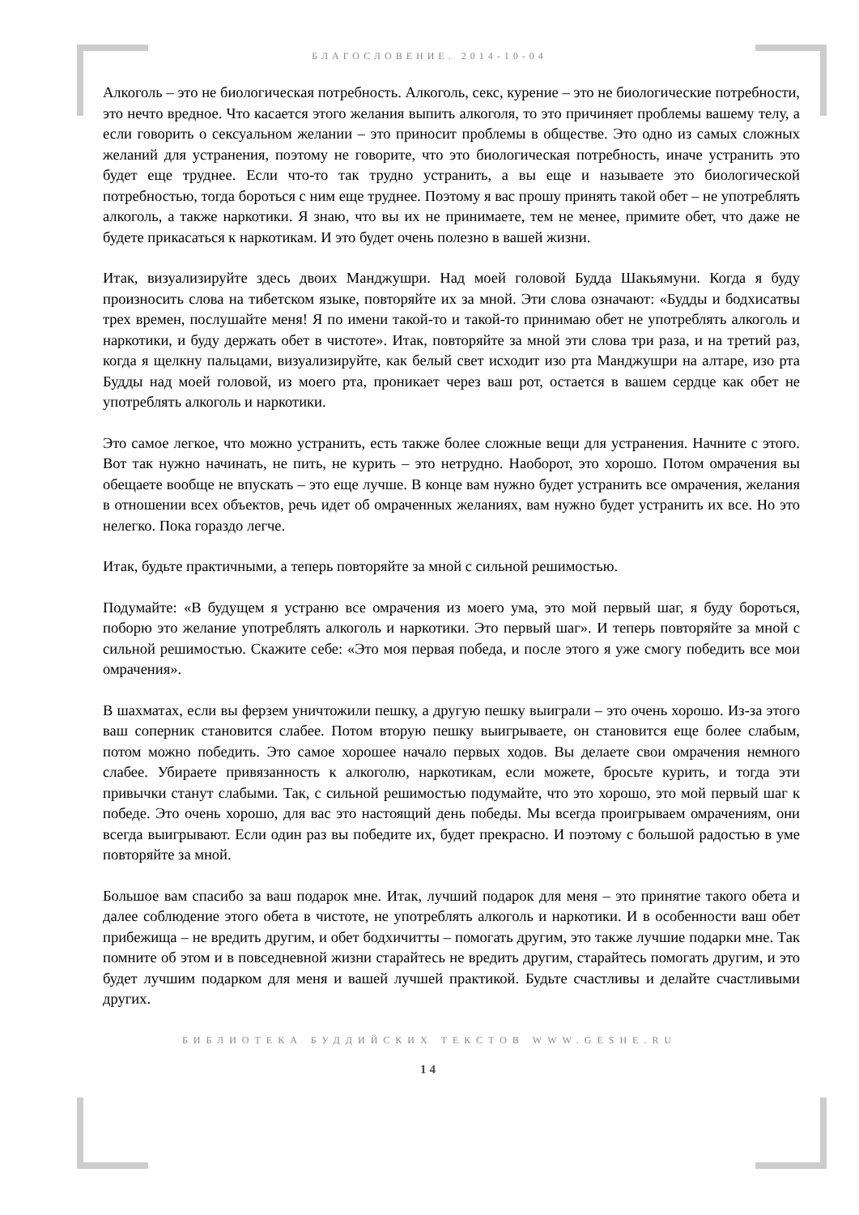БЛАГОСЛОВЕНИЕ. 2014-10-04
Алкоголь – это не биологическая потребность. Алкоголь, секс, курение – это не биологические потребности, это нечто вредное. Что касается этого желания выпить алкоголя, то это причиняет проблемы вашему телу, а если говорить о сексуальном желании – это приносит проблемы в обществе. Это одно из самых сложных желаний для устранения, поэтому не говорите, что это биологическая потребность, иначе устранить это будет еще труднее. Если что-то так трудно устранить, а вы еще и называете это биологической потребностью, тогда бороться с ним еще труднее. Поэтому я вас прошу принять такой обет – не употреблять алкоголь, а также наркотики. Я знаю, что вы их не принимаете, тем не менее, примите обет, что даже не будете прикасаться к наркотикам. И это будет очень полезно в вашей жизни.
Итак, визуализируйте здесь двоих Манджушри. Над моей головой Будда Шакьямуни. Когда я буду произносить слова на тибетском языке, повторяйте их за мной. Эти слова означают: «Будды и бодхисатвы трех времен, послушайте меня! Я по имени такой-то и такой-то принимаю обет не употреблять алкоголь и наркотики, и буду держать обет в чистоте». Итак, повторяйте за мной эти слова три раза, и на третий раз, когда я щелкну пальцами, визуализируйте, как белый свет исходит изо рта Манджушри на алтаре, изо рта Будды над моей головой, из моего рта, проникает через ваш рот, остается в вашем сердце как обет не употреблять алкоголь и наркотики.
Это самое легкое, что можно устранить, есть также более сложные вещи для устранения. Начните с этого. Вот так нужно начинать, не пить, не курить – это нетрудно. Наоборот, это хорошо. Потом омрачения вы обещаете вообще не впускать – это еще лучше. В конце вам нужно будет устранить все омрачения, желания в отношении всех объектов, речь идет об омраченных желаниях, вам нужно будет устранить их все. Но это нелегко. Пока гораздо легче.
Итак, будьте практичными, а теперь повторяйте за мной с сильной решимостью.
Подумайте: «В будущем я устраню все омрачения из моего ума, это мой первый шаг, я буду бороться, поборю это желание употреблять алкоголь и наркотики. Это первый шаг». И теперь повторяйте за мной с сильной решимостью. Скажите себе: «Это моя первая победа, и после этого я уже смогу победить все мои омрачения».
В шахматах, если вы ферзем уничтожили пешку, а другую пешку выиграли – это очень хорошо. Из-за этого ваш соперник становится слабее. Потом вторую пешку выигрываете, он становится еще более слабым, потом можно победить. Это самое хорошее начало первых ходов. Вы делаете свои омрачения немного слабее. Убираете привязанность к алкоголю, наркотикам, если можете, бросьте курить, и тогда эти привычки станут слабыми. Так, с сильной решимостью подумайте, что это хорошо, это мой первый шаг к победе. Это очень хорошо, для вас это настоящий день победы. Мы всегда проигрываем омрачениям, они всегда выигрывают. Если один раз вы победите их, будет прекрасно. И поэтому с большой радостью в уме повторяйте за мной.
Большое вам спасибо за ваш подарок мне. Итак, лучший подарок для меня – это принятие такого обета и далее соблюдение этого обета в чистоте, не употреблять алкоголь и наркотики. И в особенности ваш обет прибежища – не вредить другим, и обет бодхичитты – помогать другим, это также лучшие подарки мне. Так помните об этом и в повседневной жизни старайтесь не вредить другим, старайтесь помогать другим, и это будет лучшим подарком для меня и вашей лучшей практикой. Будьте счастливы и делайте счастливыми других.
БИБЛИОТЕКА БУДДИЙСКИХ ТЕКСТОВ WWW.GESHE.RU
14